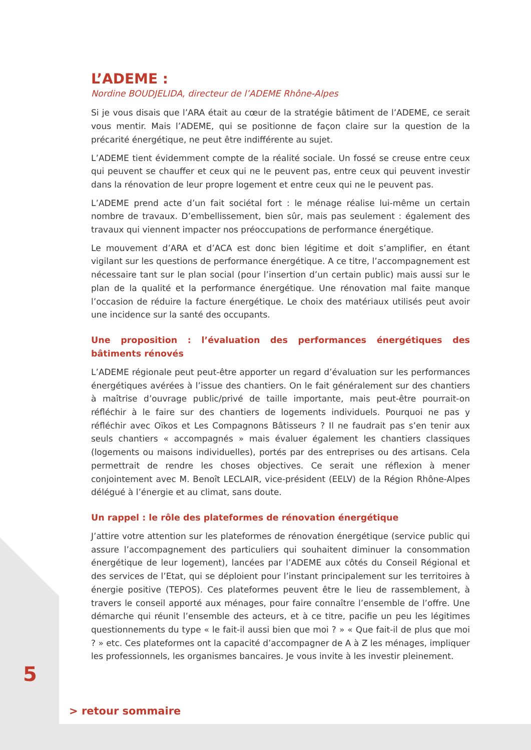L’ADEME :
Nordine BOUDJELIDA, directeur de l’ADEME Rhône-Alpes
Si je vous disais que l’ARA était au cœur de la stratégie bâtiment de l’ADEME, ce serait vous mentir. Mais l’ADEME, qui se positionne de façon claire sur la question de la précarité énergétique, ne peut être indifférente au sujet.
L’ADEME tient évidemment compte de la réalité sociale. Un fossé se creuse entre ceux qui peuvent se chauffer et ceux qui ne le peuvent pas, entre ceux qui peuvent investir dans la rénovation de leur propre logement et entre ceux qui ne le peuvent pas.
L’ADEME prend acte d’un fait sociétal fort : le ménage réalise lui-même un certain nombre de travaux. D’embellissement, bien sûr, mais pas seulement : également des travaux qui viennent impacter nos préoccupations de performance énergétique.
Le mouvement d’ARA et d’ACA est donc bien légitime et doit s’amplifier, en étant vigilant sur les questions de performance énergétique. A ce titre, l’accompagnement est nécessaire tant sur le plan social (pour l’insertion d’un certain public) mais aussi sur le plan de la qualité et la performance énergétique. Une rénovation mal faite manque l’occasion de réduire la facture énergétique. Le choix des matériaux utilisés peut avoir une incidence sur la santé des occupants.
Une proposition : l’évaluation des performances énergétiques des bâtiments rénovés
L’ADEME régionale peut peut-être apporter un regard d’évaluation sur les performances énergétiques avérées à l’issue des chantiers. On le fait généralement sur des chantiers à maîtrise d’ouvrage public/privé de taille importante, mais peut-être pourrait-on réfléchir à le faire sur des chantiers de logements individuels. Pourquoi ne pas y réfléchir avec Oïkos et Les Compagnons Bâtisseurs ? Il ne faudrait pas s’en tenir aux seuls chantiers « accompagnés » mais évaluer également les chantiers classiques (logements ou maisons individuelles), portés par des entreprises ou des artisans. Cela permettrait de rendre les choses objectives. Ce serait une réflexion à mener conjointement avec M. Benoît LECLAIR, vice-président (EELV) de la Région Rhône-Alpes délégué à l’énergie et au climat, sans doute.
Un rappel : le rôle des plateformes de rénovation énergétique
J’attire votre attention sur les plateformes de rénovation énergétique (service public qui assure l’accompagnement des particuliers qui souhaitent diminuer la consommation énergétique de leur logement), lancées par l’ADEME aux côtés du Conseil Régional et des services de l’Etat, qui se déploient pour l’instant principalement sur les territoires à énergie positive (TEPOS). Ces plateformes peuvent être le lieu de rassemblement, à travers le conseil apporté aux ménages, pour faire connaître l’ensemble de l’offre. Une démarche qui réunit l’ensemble des acteurs, et à ce titre, pacifie un peu les légitimes questionnements du type « le fait-il aussi bien que moi ? » « Que fait-il de plus que moi ? » etc. Ces plateformes ont la capacité d’accompagner de A à Z les ménages, impliquer les professionnels, les organismes bancaires. Je vous invite à les investir pleinement.
5
> retour sommaire